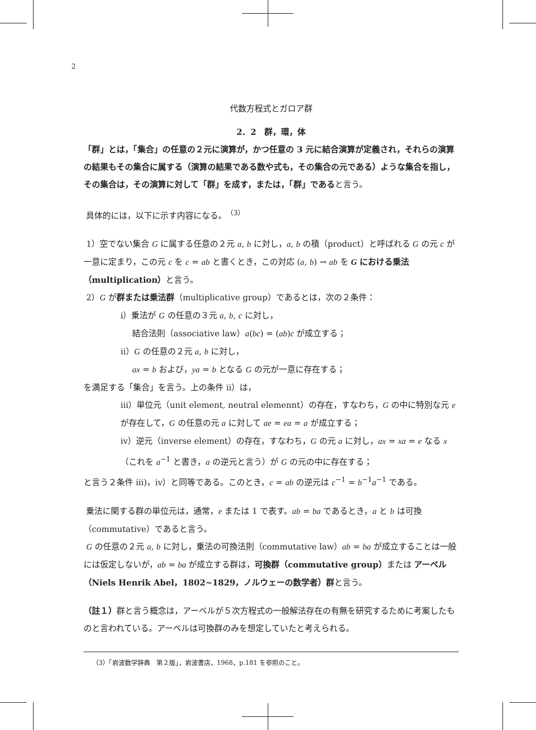2
代数方程式とガロア群
2．2　群，環，体
「群」とは，「集合」の任意の２元に演算が，かつ任意の 3 元に結合演算が定義され，それらの演算の結果もその集合に属する（演算の結果である数や式も，その集合の元である）ような集合を指し，その集合は，その演算に対して「群」を成す，または，「群」であると言う。
具体的には，以下に示す内容になる。<sup>（3）</sup>
1）空でない集合 G に属する任意の２元 a, b に対し，a, b の積（product）と呼ばれる G の元 c が一意に定まり，この元 c を c = ab と書くとき，この対応 (a, b) → ab を G における乗法（multiplication）と言う。
2）G が群または乗法群（multiplicative group）であるとは，次の２条件：
i）乗法が G の任意の３元 a, b, c に対し，
結合法則（associative law）a(bc) = (ab)c が成立する；
ii）G の任意の２元 a, b に対し，
ax = b および，ya = b となる G の元が一意に存在する；
を満足する「集合」を言う。上の条件 ii）は，
iii）単位元（unit element, neutral elemennt）の存在，すなわち，G の中に特別な元 e が存在して，G の任意の元 a に対して ae = ea = a が成立する；
iv）逆元（inverse element）の存在，すなわち，G の元 a に対し，ax = xa = e なる x（これを a<sup>−1</sup> と書き，a の逆元と言う）が G の元の中に存在する；
と言う２条件 iii)，iv）と同等である。このとき，c = ab の逆元は c<sup>−1</sup> = b<sup>−1</sup>a<sup>−1</sup> である。
乗法に関する群の単位元は，通常，e または 1 で表す。ab = ba であるとき，a と b は可換（commutative）であると言う。
G の任意の２元 a, b に対し，乗法の可換法則（commutative law）ab = ba が成立することは一般には仮定しないが，ab = ba が成立する群は，可換群（commutative group）または アーベル（Niels Henrik Abel，1802~1829，ノルウェーの数学者）群と言う。
（註１）群と言う概念は，アーベルが５次方程式の一般解法存在の有無を研究するために考案したものと言われている。アーベルは可換群のみを想定していたと考えられる。
（3）「岩波数学辞典　第２版」，岩波書店，1968，p.181 を参照のこと。